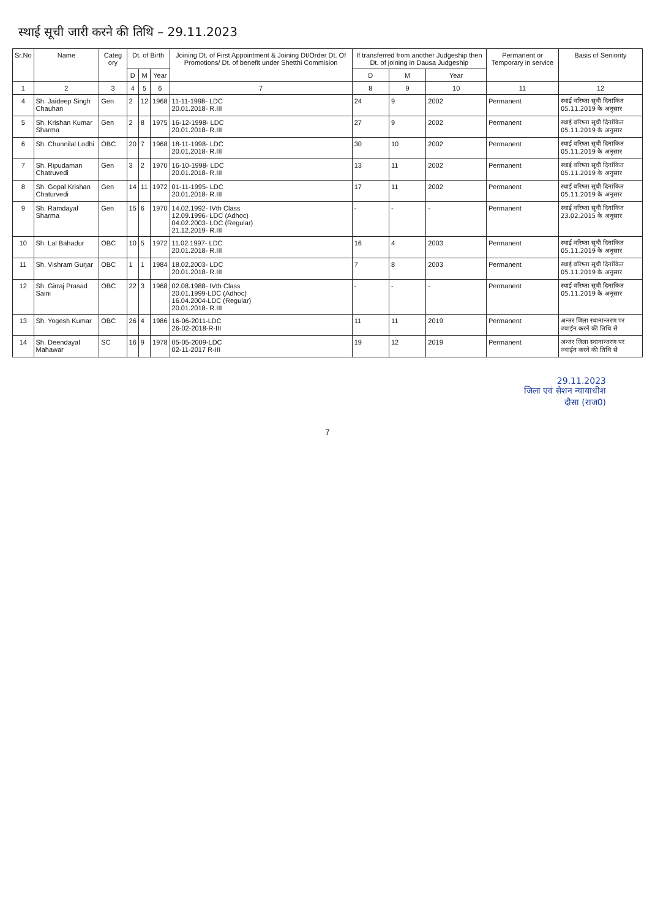स्थाई सूची जारी करने की तिथि – 29.11.2023
| Sr.No | Name | Categ ory | Dt. of Birth | | | Joining Dt. of First Appointment & Joining Dt/Order Dt. Of Promotions/ Dt. of benefit under Shetthi Commision | If transferred from another Judgeship then Dt. of joining in Dausa Judgeship | | | Permanent or Temporary in service | Basis of Seniority |
| --- | --- | --- | --- | --- | --- | --- | --- | --- | --- | --- | --- |
| | | | D | M | Year | | D | M | Year | | |
| 1 | 2 | 3 | 4 | 5 | 6 | 7 | 8 | 9 | 10 | 11 | 12 |
| 4 | Sh. Jaideep Singh Chauhan | Gen | 2 | 12 | 1968 | 11-11-1998- LDC 20.01.2018- R.III | 24 | 9 | 2002 | Permanent | स्थाई वरिष्ता सूची दिनांकित 05.11.2019 के अनुसार |
| 5 | Sh. Krishan Kumar Sharma | Gen | 2 | 8 | 1975 | 16-12-1998- LDC 20.01.2018- R.III | 27 | 9 | 2002 | Permanent | स्थाई वरिष्ता सूची दिनांकित 05.11.2019 के अनुसार |
| 6 | Sh. Chunnilal Lodhi | OBC | 20 | 7 | 1968 | 18-11-1998- LDC 20.01.2018- R.III | 30 | 10 | 2002 | Permanent | स्थाई वरिष्ता सूची दिनांकित 05.11.2019 के अनुसार |
| 7 | Sh. Ripudaman Chatruvedi | Gen | 3 | 2 | 1970 | 16-10-1998- LDC 20.01.2018- R.III | 13 | 11 | 2002 | Permanent | स्थाई वरिष्ता सूची दिनांकित 05.11.2019 के अनुसार |
| 8 | Sh. Gopal Krishan Chaturvedi | Gen | 14 | 11 | 1972 | 01-11-1995- LDC 20.01.2018- R.III | 17 | 11 | 2002 | Permanent | स्थाई वरिष्ता सूची दिनांकित 05.11.2019 के अनुसार |
| 9 | Sh. Ramdayal Sharma | Gen | 15 | 6 | 1970 | 14.02.1992- IVth Class 12.09.1996- LDC (Adhoc) 04.02.2003- LDC (Regular) 21.12.2019- R.III | - | - | - | Permanent | स्थाई वरिष्ता सूची दिनांकित 23.02.2015 के अनुसार |
| 10 | Sh. Lal Bahadur | OBC | 10 | 5 | 1972 | 11.02.1997- LDC 20.01.2018- R.III | 16 | 4 | 2003 | Permanent | स्थाई वरिष्ता सूची दिनांकित 05.11.2019 के अनुसार |
| 11 | Sh. Vishram Gurjar | OBC | 1 | 1 | 1984 | 18.02.2003- LDC 20.01.2018- R.III | 7 | 8 | 2003 | Permanent | स्थाई वरिष्ता सूची दिनांकित 05.11.2019 के अनुसार |
| 12 | Sh. Girraj Prasad Saini | OBC | 22 | 3 | 1968 | 02.08.1988- IVth Class 20.01.1999-LDC (Adhoc) 16.04.2004-LDC (Regular) 20.01.2018- R.III | - | - | - | Permanent | स्थाई वरिष्ता सूची दिनांकित 05.11.2019 के अनुसार |
| 13 | Sh. Yogesh Kumar | OBC | 26 | 4 | 1986 | 16-06-2011-LDC 26-02-2018-R-III | 11 | 11 | 2019 | Permanent | अन्तर जिला स्थानान्तरण पर ज्वाईन करने की तिथि से |
| 14 | Sh. Deendayal Mahawar | SC | 16 | 9 | 1978 | 05-05-2009-LDC 02-11-2017 R-III | 19 | 12 | 2019 | Permanent | अन्तर जिला स्थानान्तरण पर ज्वाईन करने की तिथि से |
29.11.2023
जिला एवं सेशन न्यायाधीश
दौसा (राज0)
7